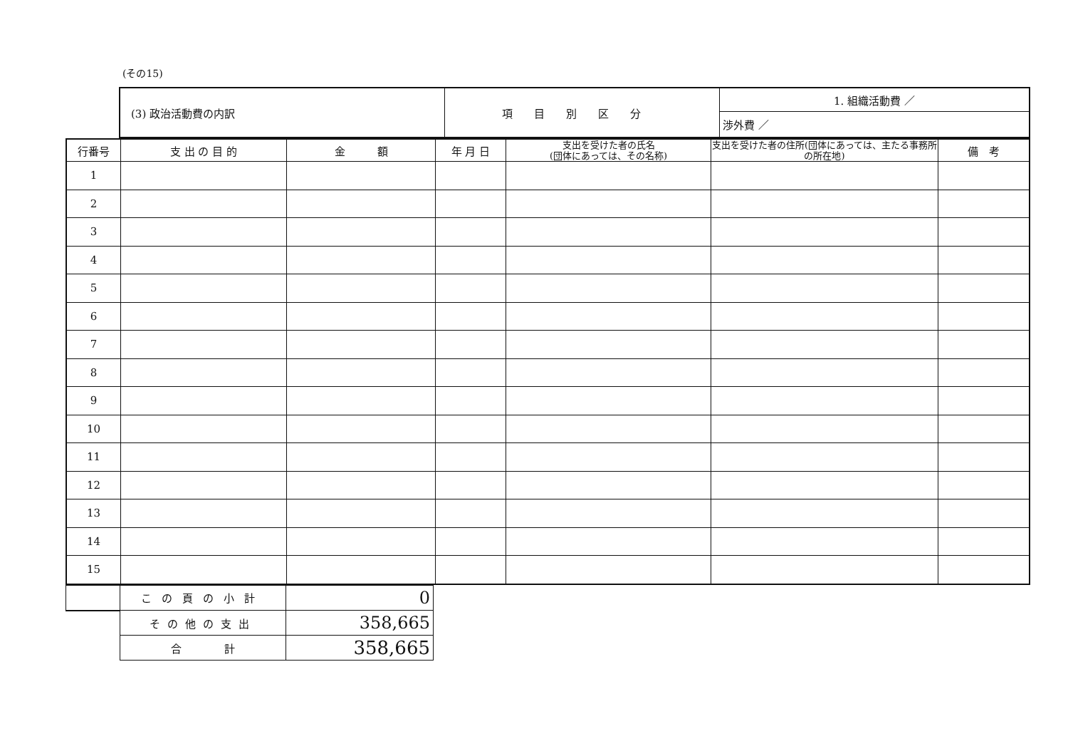(その15)
| (3) 政治活動費の内訳 | 項目別区分 | 1. 組織活動費 ／ |
| | | 渉外費 ／ |
| 行番号 | 支 出 の 目 的 | 金 額 | 年 月 日 | 支出を受けた者の氏名 (団体にあっては、その名称) | 支出を受けた者の住所(団体にあっては、主たる事務所の所在地) | 備 考 |
| --- | --- | --- | --- | --- | --- | --- |
| 1 | | | | | | |
| 2 | | | | | | |
| 3 | | | | | | |
| 4 | | | | | | |
| 5 | | | | | | |
| 6 | | | | | | |
| 7 | | | | | | |
| 8 | | | | | | |
| 9 | | | | | | |
| 10 | | | | | | |
| 11 | | | | | | |
| 12 | | | | | | |
| 13 | | | | | | |
| 14 | | | | | | |
| 15 | | | | | | |
| | この頁の小計 | 0 |
| | その他の支出 | 358,665 |
| | 合 計 | 358,665 |